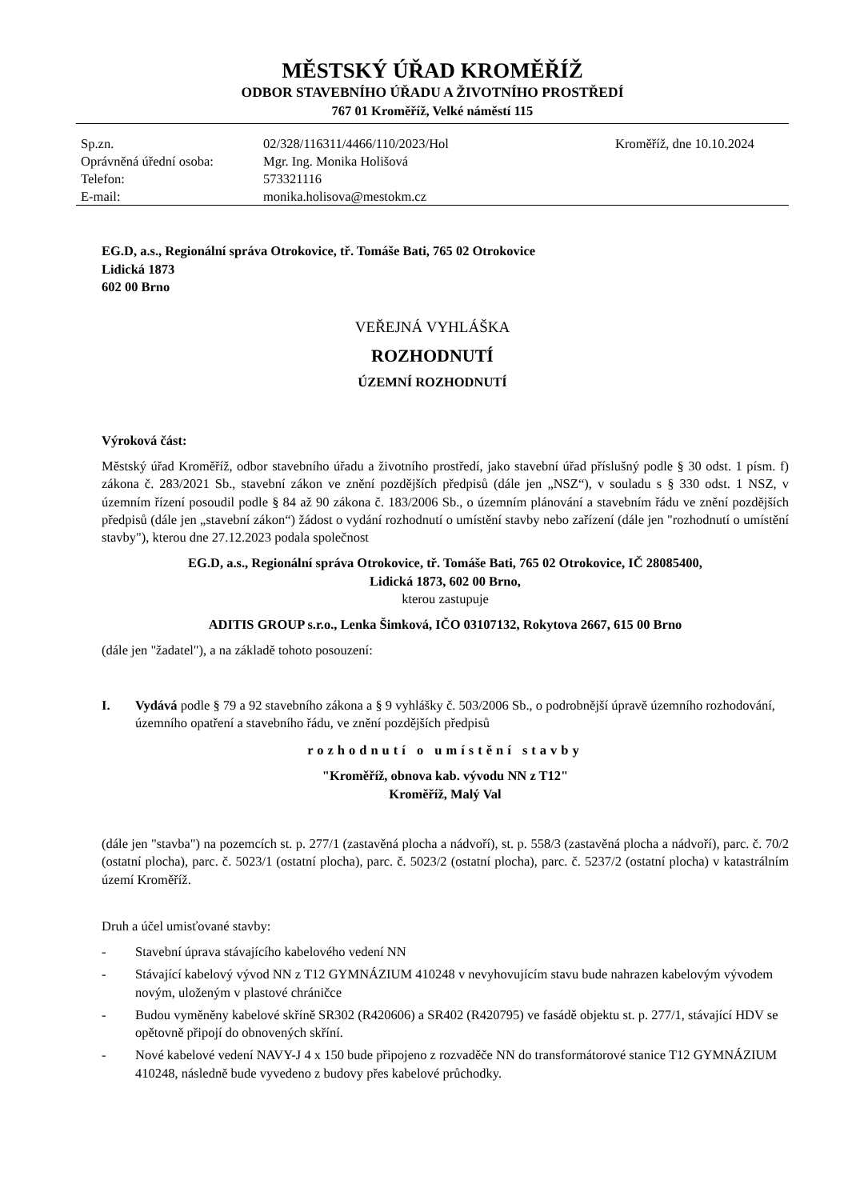MĚSTSKÝ ÚŘAD KROMĚŘÍŽ
ODBOR STAVEBNÍHO ÚŘADU A ŽIVOTNÍHO PROSTŘEDÍ
767 01 Kroměříž, Velké náměstí 115
Sp.zn.
Oprávněná úřední osoba:
Telefon:
E-mail:
02/328/116311/4466/110/2023/Hol
Mgr. Ing. Monika Holišová
573321116
monika.holisova@mestokm.cz
Kroměříž, dne 10.10.2024
EG.D, a.s., Regionální správa Otrokovice, tř. Tomáše Bati, 765 02 Otrokovice
Lidická 1873
602 00 Brno
VEŘEJNÁ VYHLÁŠKA
ROZHODNUTÍ
ÚZEMNÍ ROZHODNUTÍ
Výroková část:
Městský úřad Kroměříž, odbor stavebního úřadu a životního prostředí, jako stavební úřad příslušný podle § 30 odst. 1 písm. f) zákona č. 283/2021 Sb., stavební zákon ve znění pozdějších předpisů (dále jen „NSZ“), v souladu s § 330 odst. 1 NSZ, v územním řízení posoudil podle § 84 až 90 zákona č. 183/2006 Sb., o územním plánování a stavebním řádu ve znění pozdějších předpisů (dále jen „stavební zákon“) žádost o vydání rozhodnutí o umístění stavby nebo zařízení (dále jen "rozhodnutí o umístění stavby"), kterou dne 27.12.2023 podala společnost
EG.D, a.s., Regionální správa Otrokovice, tř. Tomáše Bati, 765 02 Otrokovice, IČ 28085400,
Lidická 1873, 602 00 Brno,
kterou zastupuje
ADITIS GROUP s.r.o., Lenka Šimková, IČO 03107132, Rokytova 2667, 615 00 Brno
(dále jen "žadatel"), a na základě tohoto posouzení:
I. Vydává podle § 79 a 92 stavebního zákona a § 9 vyhlášky č. 503/2006 Sb., o podrobnější úpravě územního rozhodování, územního opatření a stavebního řádu, ve znění pozdějších předpisů
rozhodnutí o umístění stavby
"Kroměříž, obnova kab. vývodu NN z T12"
Kroměříž, Malý Val
(dále jen "stavba") na pozemcích st. p. 277/1 (zastavěná plocha a nádvoří), st. p. 558/3 (zastavěná plocha a nádvoří), parc. č. 70/2 (ostatní plocha), parc. č. 5023/1 (ostatní plocha), parc. č. 5023/2 (ostatní plocha), parc. č. 5237/2 (ostatní plocha) v katastrálním území Kroměříž.
Druh a účel umisťované stavby:
- Stavební úprava stávajícího kabelového vedení NN
- Stávající kabelový vývod NN z T12 GYMNÁZIUM 410248 v nevyhovujícím stavu bude nahrazen kabelovým vývodem novým, uloženým v plastové chráničce
- Budou vyměněny kabelové skříně SR302 (R420606) a SR402 (R420795) ve fasádě objektu st. p. 277/1, stávající HDV se opětovně připojí do obnovených skříní.
- Nové kabelové vedení NAVY-J 4 x 150 bude připojeno z rozvaděče NN do transformátorové stanice T12 GYMNÁZIUM 410248, následně bude vyvedeno z budovy přes kabelové průchodky.